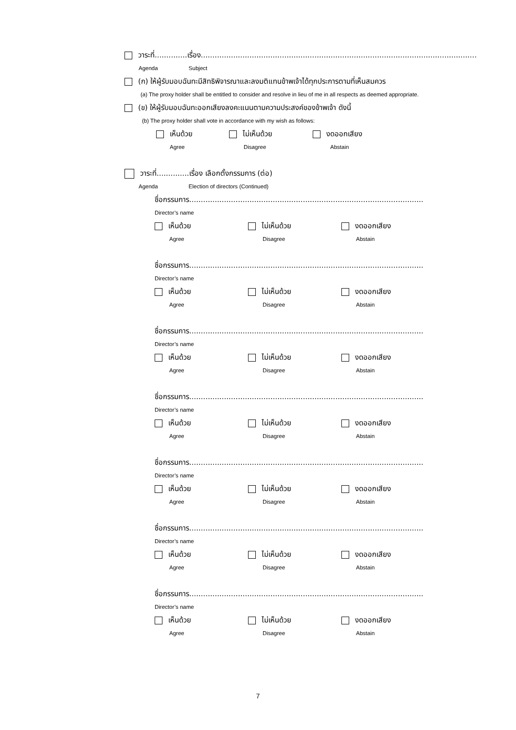วาระที่..............เรื่อง.......................................................................................................................
Agenda Subject
(ก) ให้ผู้รับมอบฉันทะมีสิทธิพิจารณาและลงมติแทนข้าพเจ้าได้ทุกประการตามที่เห็นสมควร
(a) The proxy holder shall be entitled to consider and resolve in lieu of me in all respects as deemed appropriate.
(ข) ให้ผู้รับมอบฉันทะออกเสียงลงคะแนนตามความประสงค์ของข้าพเจ้า ดังนี้
(b) The proxy holder shall vote in accordance with my wish as follows:
เห็นด้วย ไม่เห็นด้วย งดออกเสียง
Agree Disagree Abstain
วาระที่..............เรื่อง เลือกตั้งกรรมการ (ต่อ)
Agenda Election of directors (Continued)
ชื่อกรรมการ.....................................................................................................
Director’s name
เห็นด้วย ไม่เห็นด้วย งดออกเสียง
Agree Disagree Abstain
ชื่อกรรมการ.....................................................................................................
Director’s name
เห็นด้วย ไม่เห็นด้วย งดออกเสียง
Agree Disagree Abstain
ชื่อกรรมการ.....................................................................................................
Director’s name
เห็นด้วย ไม่เห็นด้วย งดออกเสียง
Agree Disagree Abstain
ชื่อกรรมการ.....................................................................................................
Director’s name
เห็นด้วย ไม่เห็นด้วย งดออกเสียง
Agree Disagree Abstain
ชื่อกรรมการ.....................................................................................................
Director’s name
เห็นด้วย ไม่เห็นด้วย งดออกเสียง
Agree Disagree Abstain
ชื่อกรรมการ.....................................................................................................
Director’s name
เห็นด้วย ไม่เห็นด้วย งดออกเสียง
Agree Disagree Abstain
ชื่อกรรมการ.....................................................................................................
Director’s name
เห็นด้วย ไม่เห็นด้วย งดออกเสียง
Agree Disagree Abstain
7